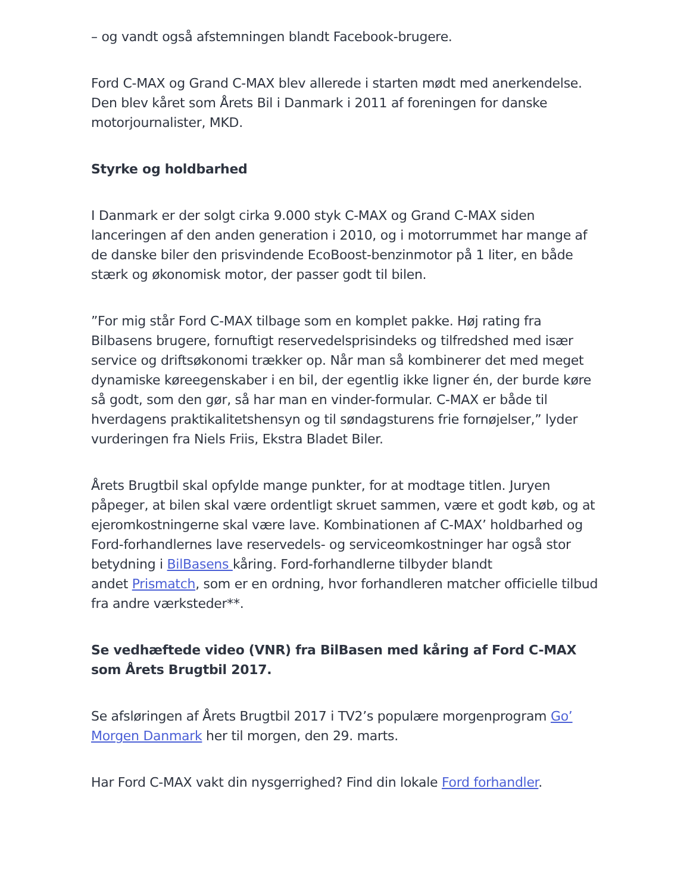– og vandt også afstemningen blandt Facebook-brugere.
Ford C-MAX og Grand C-MAX blev allerede i starten mødt med anerkendelse. Den blev kåret som Årets Bil i Danmark i 2011 af foreningen for danske motorjournalister, MKD.
Styrke og holdbarhed
I Danmark er der solgt cirka 9.000 styk C-MAX og Grand C-MAX siden lanceringen af den anden generation i 2010, og i motorrummet har mange af de danske biler den prisvindende EcoBoost-benzinmotor på 1 liter, en både stærk og økonomisk motor, der passer godt til bilen.
”For mig står Ford C-MAX tilbage som en komplet pakke. Høj rating fra Bilbasens brugere, fornuftigt reservedelsprisindeks og tilfredshed med især service og driftsøkonomi trækker op. Når man så kombinerer det med meget dynamiske køreegenskaber i en bil, der egentlig ikke ligner én, der burde køre så godt, som den gør, så har man en vinder-formular. C-MAX er både til hverdagens praktikalitetshensyn og til søndagsturens frie fornøjelser,” lyder vurderingen fra Niels Friis, Ekstra Bladet Biler.
Årets Brugtbil skal opfylde mange punkter, for at modtage titlen. Juryen påpeger, at bilen skal være ordentligt skruet sammen, være et godt køb, og at ejeromkostningerne skal være lave. Kombinationen af C-MAX’ holdbarhed og Ford-forhandlernes lave reservedels- og serviceomkostninger har også stor betydning i BilBasens kåring. Ford-forhandlerne tilbyder blandt
andet Prismatch, som er en ordning, hvor forhandleren matcher officielle tilbud fra andre værksteder**.
Se vedhæftede video (VNR) fra BilBasen med kåring af Ford C-MAX som Årets Brugtbil 2017.
Se afsløringen af Årets Brugtbil 2017 i TV2’s populære morgenprogram Go’ Morgen Danmark her til morgen, den 29. marts.
Har Ford C-MAX vakt din nysgerrighed? Find din lokale Ford forhandler.